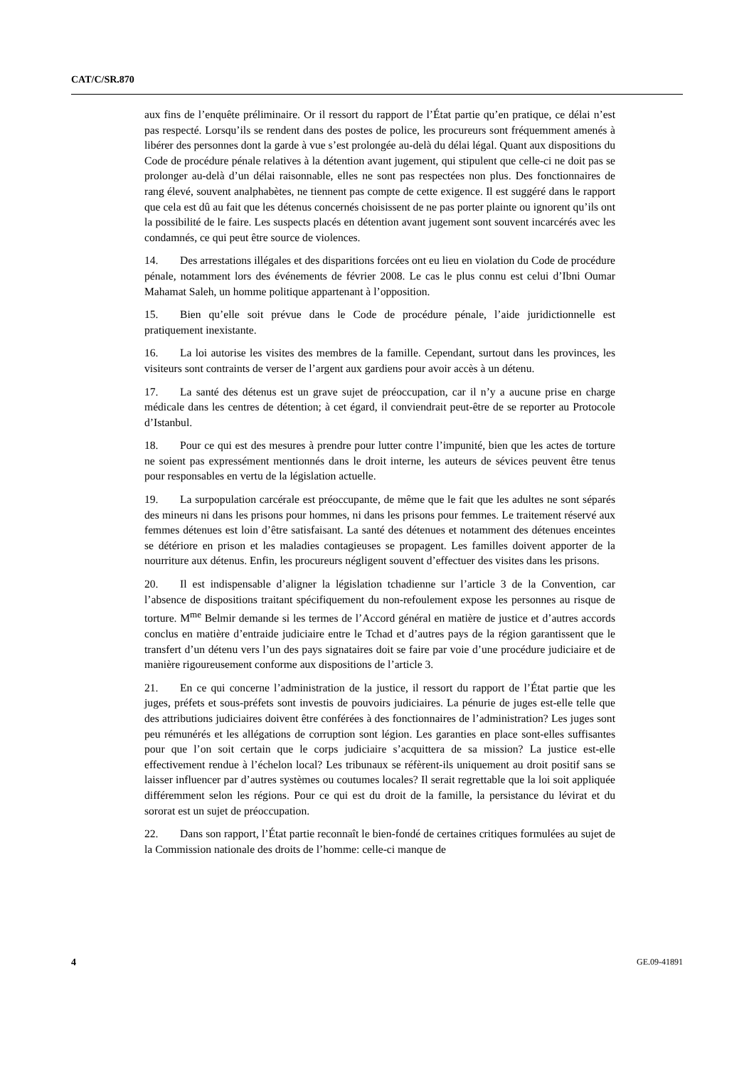CAT/C/SR.870
aux fins de l’enquête préliminaire. Or il ressort du rapport de l’État partie qu’en pratique, ce délai n’est pas respecté. Lorsqu’ils se rendent dans des postes de police, les procureurs sont fréquemment amenés à libérer des personnes dont la garde à vue s’est prolongée au-delà du délai légal. Quant aux dispositions du Code de procédure pénale relatives à la détention avant jugement, qui stipulent que celle-ci ne doit pas se prolonger au-delà d’un délai raisonnable, elles ne sont pas respectées non plus. Des fonctionnaires de rang élevé, souvent analphabètes, ne tiennent pas compte de cette exigence. Il est suggéré dans le rapport que cela est dû au fait que les détenus concernés choisissent de ne pas porter plainte ou ignorent qu’ils ont la possibilité de le faire. Les suspects placés en détention avant jugement sont souvent incarcérés avec les condamnés, ce qui peut être source de violences.
14. Des arrestations illégales et des disparitions forcées ont eu lieu en violation du Code de procédure pénale, notamment lors des événements de février 2008. Le cas le plus connu est celui d’Ibni Oumar Mahamat Saleh, un homme politique appartenant à l’opposition.
15. Bien qu’elle soit prévue dans le Code de procédure pénale, l’aide juridictionnelle est pratiquement inexistante.
16. La loi autorise les visites des membres de la famille. Cependant, surtout dans les provinces, les visiteurs sont contraints de verser de l’argent aux gardiens pour avoir accès à un détenu.
17. La santé des détenus est un grave sujet de préoccupation, car il n’y a aucune prise en charge médicale dans les centres de détention; à cet égard, il conviendrait peut-être de se reporter au Protocole d’Istanbul.
18. Pour ce qui est des mesures à prendre pour lutter contre l’impunité, bien que les actes de torture ne soient pas expressément mentionnés dans le droit interne, les auteurs de sévices peuvent être tenus pour responsables en vertu de la législation actuelle.
19. La surpopulation carcérale est préoccupante, de même que le fait que les adultes ne sont séparés des mineurs ni dans les prisons pour hommes, ni dans les prisons pour femmes. Le traitement réservé aux femmes détenues est loin d’être satisfaisant. La santé des détenues et notamment des détenues enceintes se détériore en prison et les maladies contagieuses se propagent. Les familles doivent apporter de la nourriture aux détenus. Enfin, les procureurs négligent souvent d’effectuer des visites dans les prisons.
20. Il est indispensable d’aligner la législation tchadienne sur l’article 3 de la Convention, car l’absence de dispositions traitant spécifiquement du non-refoulement expose les personnes au risque de torture. M<sup>me</sup> Belmir demande si les termes de l’Accord général en matière de justice et d’autres accords conclus en matière d’entraide judiciaire entre le Tchad et d’autres pays de la région garantissent que le transfert d’un détenu vers l’un des pays signataires doit se faire par voie d’une procédure judiciaire et de manière rigoureusement conforme aux dispositions de l’article 3.
21. En ce qui concerne l’administration de la justice, il ressort du rapport de l’État partie que les juges, préfets et sous-préfets sont investis de pouvoirs judiciaires. La pénurie de juges est-elle telle que des attributions judiciaires doivent être conférées à des fonctionnaires de l’administration? Les juges sont peu rémunérés et les allégations de corruption sont légion. Les garanties en place sont-elles suffisantes pour que l’on soit certain que le corps judiciaire s’acquittera de sa mission? La justice est-elle effectivement rendue à l’échelon local? Les tribunaux se réfèrent-ils uniquement au droit positif sans se laisser influencer par d’autres systèmes ou coutumes locales? Il serait regrettable que la loi soit appliquée différemment selon les régions. Pour ce qui est du droit de la famille, la persistance du lévirat et du sororat est un sujet de préoccupation.
22. Dans son rapport, l’État partie reconnaît le bien-fondé de certaines critiques formulées au sujet de la Commission nationale des droits de l’homme: celle-ci manque de
4 GE.09-41891